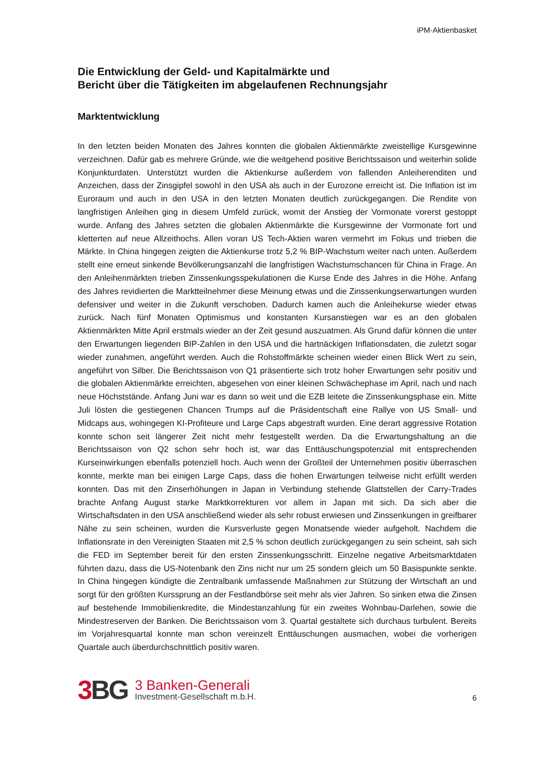iPM-Aktienbasket
Die Entwicklung der Geld- und Kapitalmärkte und
Bericht über die Tätigkeiten im abgelaufenen Rechnungsjahr
Marktentwicklung
In den letzten beiden Monaten des Jahres konnten die globalen Aktienmärkte zweistellige Kursgewinne verzeichnen. Dafür gab es mehrere Gründe, wie die weitgehend positive Berichtssaison und weiterhin solide Konjunkturdaten. Unterstützt wurden die Aktienkurse außerdem von fallenden Anleiherenditen und Anzeichen, dass der Zinsgipfel sowohl in den USA als auch in der Eurozone erreicht ist. Die Inflation ist im Euroraum und auch in den USA in den letzten Monaten deutlich zurückgegangen. Die Rendite von langfristigen Anleihen ging in diesem Umfeld zurück, womit der Anstieg der Vormonate vorerst gestoppt wurde. Anfang des Jahres setzten die globalen Aktienmärkte die Kursgewinne der Vormonate fort und kletterten auf neue Allzeithochs. Allen voran US Tech-Aktien waren vermehrt im Fokus und trieben die Märkte. In China hingegen zeigten die Aktienkurse trotz 5,2 % BIP-Wachstum weiter nach unten. Außerdem stellt eine erneut sinkende Bevölkerungsanzahl die langfristigen Wachstumschancen für China in Frage. An den Anleihenmärkten trieben Zinssenkungsspekulationen die Kurse Ende des Jahres in die Höhe. Anfang des Jahres revidierten die Marktteilnehmer diese Meinung etwas und die Zinssenkungserwartungen wurden defensiver und weiter in die Zukunft verschoben. Dadurch kamen auch die Anleihekurse wieder etwas zurück. Nach fünf Monaten Optimismus und konstanten Kursanstiegen war es an den globalen Aktienmärkten Mitte April erstmals wieder an der Zeit gesund auszuatmen. Als Grund dafür können die unter den Erwartungen liegenden BIP-Zahlen in den USA und die hartnäckigen Inflationsdaten, die zuletzt sogar wieder zunahmen, angeführt werden. Auch die Rohstoffmärkte scheinen wieder einen Blick Wert zu sein, angeführt von Silber. Die Berichtssaison von Q1 präsentierte sich trotz hoher Erwartungen sehr positiv und die globalen Aktienmärkte erreichten, abgesehen von einer kleinen Schwächephase im April, nach und nach neue Höchststände. Anfang Juni war es dann so weit und die EZB leitete die Zinssenkungsphase ein. Mitte Juli lösten die gestiegenen Chancen Trumps auf die Präsidentschaft eine Rallye von US Small- und Midcaps aus, wohingegen KI-Profiteure und Large Caps abgestraft wurden. Eine derart aggressive Rotation konnte schon seit längerer Zeit nicht mehr festgestellt werden. Da die Erwartungshaltung an die Berichtssaison von Q2 schon sehr hoch ist, war das Enttäuschungspotenzial mit entsprechenden Kurseinwirkungen ebenfalls potenziell hoch. Auch wenn der Großteil der Unternehmen positiv überraschen konnte, merkte man bei einigen Large Caps, dass die hohen Erwartungen teilweise nicht erfüllt werden konnten. Das mit den Zinserhöhungen in Japan in Verbindung stehende Glattstellen der Carry-Trades brachte Anfang August starke Marktkorrekturen vor allem in Japan mit sich. Da sich aber die Wirtschaftsdaten in den USA anschließend wieder als sehr robust erwiesen und Zinssenkungen in greifbarer Nähe zu sein scheinen, wurden die Kursverluste gegen Monatsende wieder aufgeholt. Nachdem die Inflationsrate in den Vereinigten Staaten mit 2,5 % schon deutlich zurückgegangen zu sein scheint, sah sich die FED im September bereit für den ersten Zinssenkungsschritt. Einzelne negative Arbeitsmarktdaten führten dazu, dass die US-Notenbank den Zins nicht nur um 25 sondern gleich um 50 Basispunkte senkte. In China hingegen kündigte die Zentralbank umfassende Maßnahmen zur Stützung der Wirtschaft an und sorgt für den größten Kurssprung an der Festlandbörse seit mehr als vier Jahren. So sinken etwa die Zinsen auf bestehende Immobilienkredite, die Mindestanzahlung für ein zweites Wohnbau-Darlehen, sowie die Mindestreserven der Banken. Die Berichtssaison vom 3. Quartal gestaltete sich durchaus turbulent. Bereits im Vorjahresquartal konnte man schon vereinzelt Enttäuschungen ausmachen, wobei die vorherigen Quartale auch überdurchschnittlich positiv waren.
3 BG
3 Banken-Generali
Investment-Gesellschaft m.b.H.
6